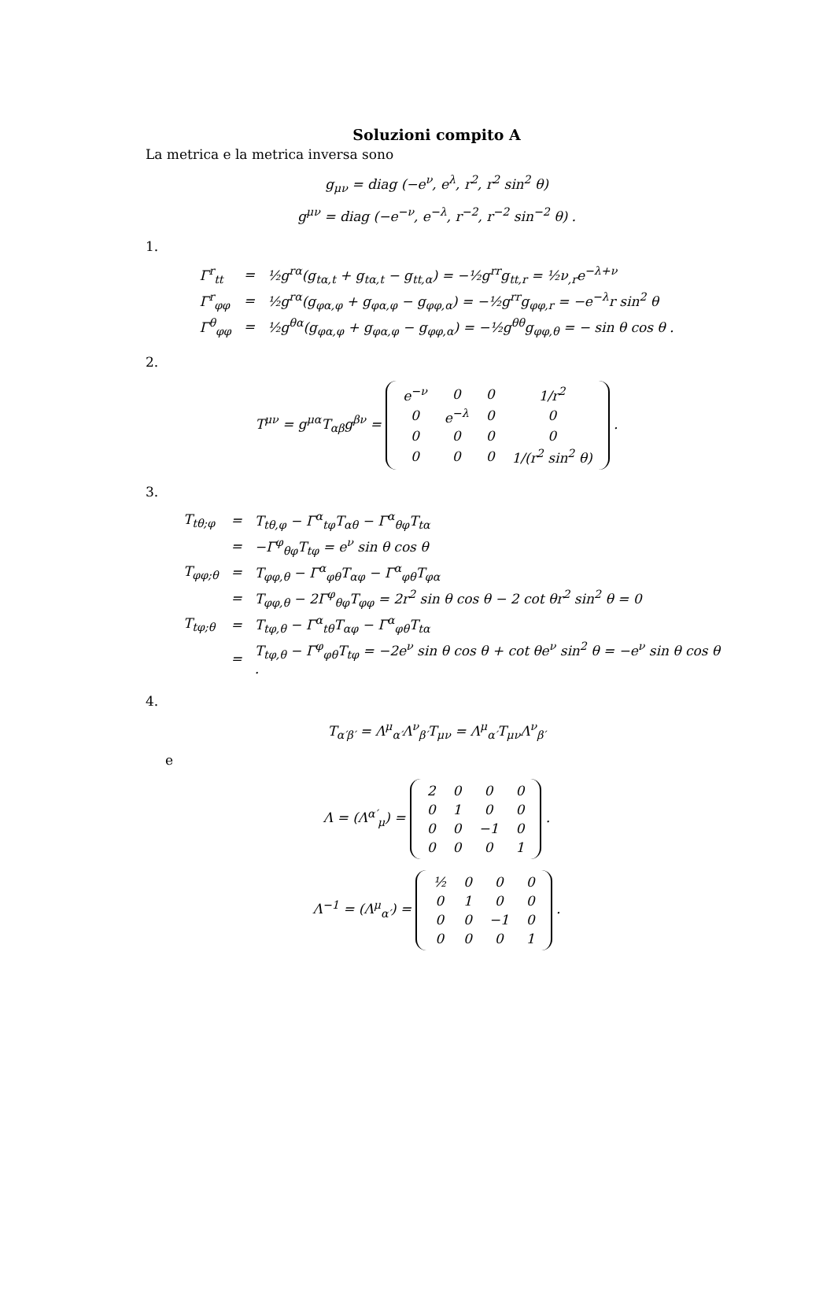Soluzioni compito A
La metrica e la metrica inversa sono
g<sub>μν</sub> = diag (−e<sup>ν</sup>, e<sup>λ</sup>, r<sup>2</sup>, r<sup>2</sup> sin<sup>2</sup> θ)
g<sup>μν</sup> = diag (−e<sup>−ν</sup>, e<sup>−λ</sup>, r<sup>−2</sup>, r<sup>−2</sup> sin<sup>−2</sup> θ) .
1.
| Γ<sup>r</sup><sub>tt</sub> | = | ½g<sup>rα</sup>(g<sub>tα,t</sub> + g<sub>tα,t</sub> − g<sub>tt,α</sub>) = −½g<sup>rr</sup>g<sub>tt,r</sub> = ½ν<sub>,r</sub>e<sup>−λ+ν</sup> |
| Γ<sup>r</sup><sub>φφ</sub> | = | ½g<sup>rα</sup>(g<sub>φα,φ</sub> + g<sub>φα,φ</sub> − g<sub>φφ,α</sub>) = −½g<sup>rr</sup>g<sub>φφ,r</sub> = −e<sup>−λ</sup>r sin<sup>2</sup> θ |
| Γ<sup>θ</sup><sub>φφ</sub> | = | ½g<sup>θα</sup>(g<sub>φα,φ</sub> + g<sub>φα,φ</sub> − g<sub>φφ,α</sub>) = −½g<sup>θθ</sup>g<sub>φφ,θ</sub> = − sin θ cos θ . |
2.
T<sup>μν</sup> = g<sup>μα</sup>T<sub>αβ</sub>g<sup>βν</sup> =
| e<sup>−ν</sup> | 0 | 0 | 1/r<sup>2</sup> |
| 0 | e<sup>−λ</sup> | 0 | 0 |
| 0 | 0 | 0 | 0 |
| 0 | 0 | 0 | 1/(r<sup>2</sup> sin<sup>2</sup> θ) |
.
3.
| T<sub>tθ;φ</sub> | = | T<sub>tθ,φ</sub> − Γ<sup>α</sup><sub>tφ</sub>T<sub>αθ</sub> − Γ<sup>α</sup><sub>θφ</sub>T<sub>tα</sub> |
| | = | −Γ<sup>φ</sup><sub>θφ</sub>T<sub>tφ</sub> = e<sup>ν</sup> sin θ cos θ |
| T<sub>φφ;θ</sub> | = | T<sub>φφ,θ</sub> − Γ<sup>α</sup><sub>φθ</sub>T<sub>αφ</sub> − Γ<sup>α</sup><sub>φθ</sub>T<sub>φα</sub> |
| | = | T<sub>φφ,θ</sub> − 2Γ<sup>φ</sup><sub>θφ</sub>T<sub>φφ</sub> = 2r<sup>2</sup> sin θ cos θ − 2 cot θr<sup>2</sup> sin<sup>2</sup> θ = 0 |
| T<sub>tφ;θ</sub> | = | T<sub>tφ,θ</sub> − Γ<sup>α</sup><sub>tθ</sub>T<sub>αφ</sub> − Γ<sup>α</sup><sub>φθ</sub>T<sub>tα</sub> |
| | = | T<sub>tφ,θ</sub> − Γ<sup>φ</sup><sub>φθ</sub>T<sub>tφ</sub> = −2e<sup>ν</sup> sin θ cos θ + cot θe<sup>ν</sup> sin<sup>2</sup> θ = −e<sup>ν</sup> sin θ cos θ . |
4.
T<sub>α′β′</sub> = Λ<sup>μ</sup><sub>α′</sub>Λ<sup>ν</sup><sub>β′</sub>T<sub>μν</sub> = Λ<sup>μ</sup><sub>α′</sub>T<sub>μν</sub>Λ<sup>ν</sup><sub>β′</sub>
e
Λ = (Λ<sup>α′</sup><sub>μ</sub>) =
| 2 | 0 | 0 | 0 |
| 0 | 1 | 0 | 0 |
| 0 | 0 | −1 | 0 |
| 0 | 0 | 0 | 1 |
.
Λ<sup>−1</sup> = (Λ<sup>μ</sup><sub>α′</sub>) =
| ½ | 0 | 0 | 0 |
| 0 | 1 | 0 | 0 |
| 0 | 0 | −1 | 0 |
| 0 | 0 | 0 | 1 |
.